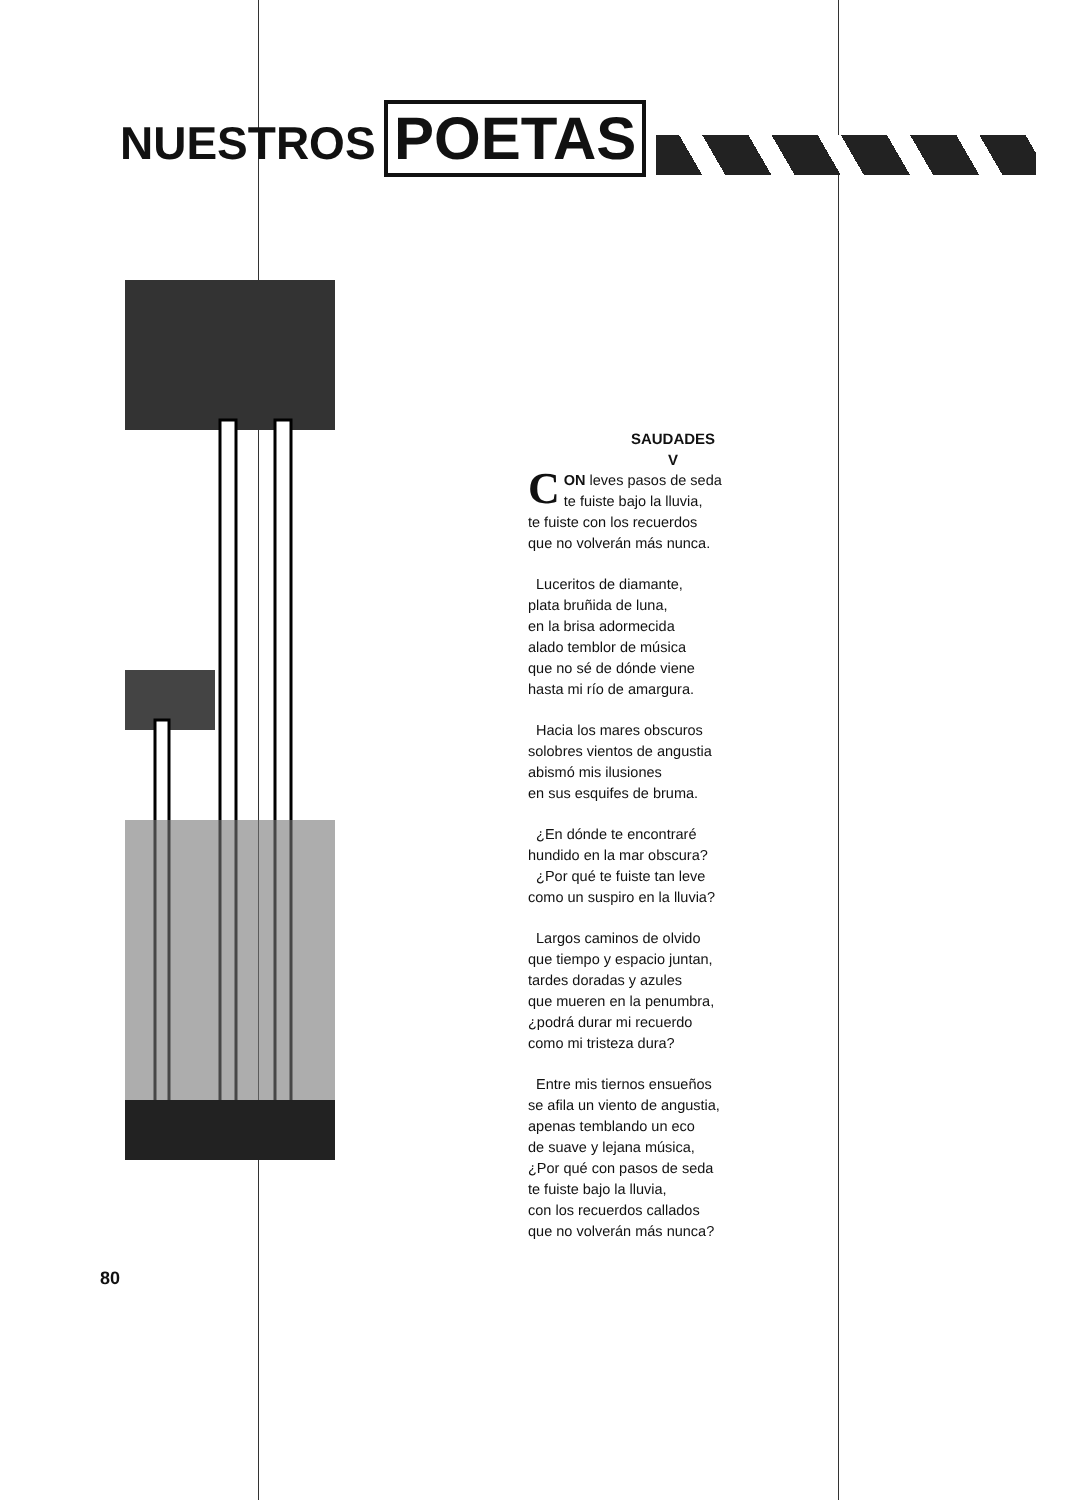NUESTROS POETAS
SAUDADES
V
CON leves pasos de seda
te fuiste bajo la lluvia,
te fuiste con los recuerdos
que no volverán más nunca.
Luceritos de diamante,
plata bruñida de luna,
en la brisa adormecida
alado temblor de música
que no sé de dónde viene
hasta mi río de amargura.
Hacia los mares obscuros
solobres vientos de angustia
abismó mis ilusiones
en sus esquifes de bruma.
¿En dónde te encontraré
hundido en la mar obscura?
¿Por qué te fuiste tan leve
como un suspiro en la lluvia?
Largos caminos de olvido
que tiempo y espacio juntan,
tardes doradas y azules
que mueren en la penumbra,
¿podrá durar mi recuerdo
como mi tristeza dura?
Entre mis tiernos ensueños
se afila un viento de angustia,
apenas temblando un eco
de suave y lejana música,
¿Por qué con pasos de seda
te fuiste bajo la lluvia,
con los recuerdos callados
que no volverán más nunca?
80